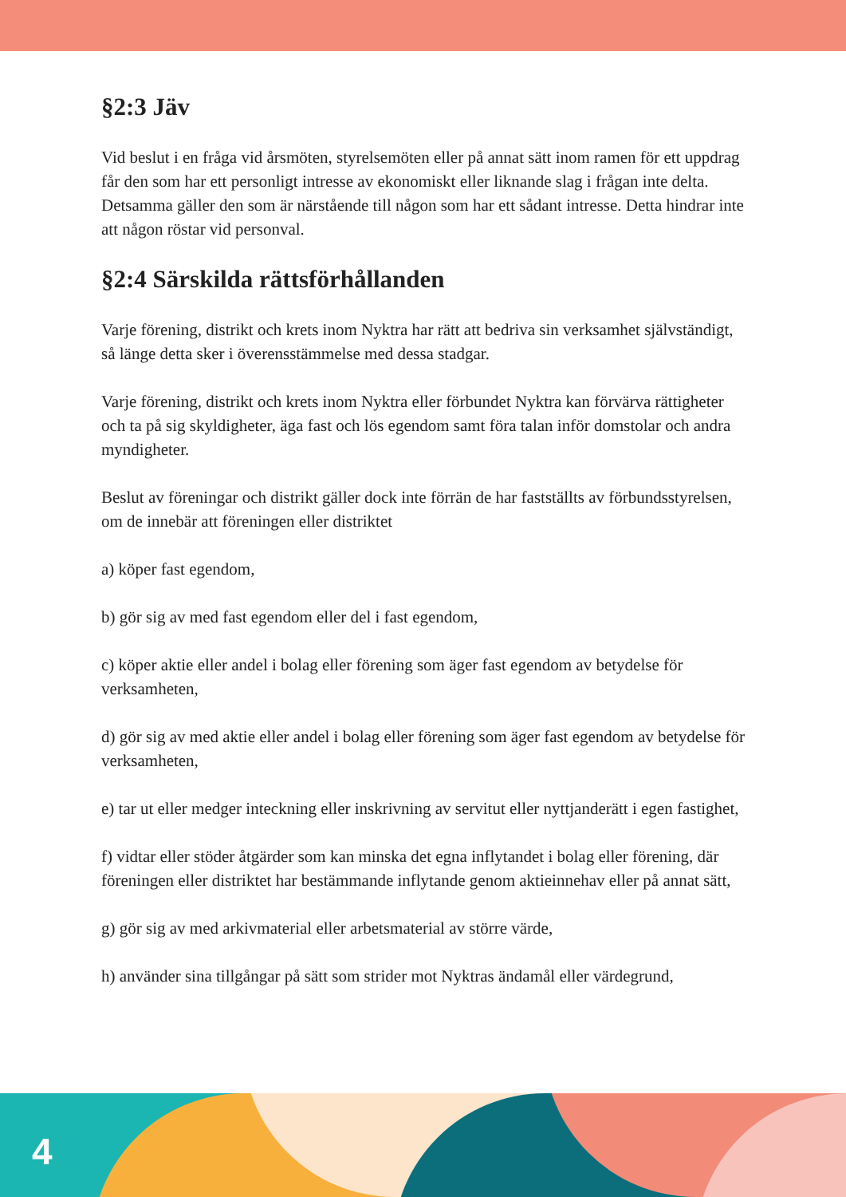§2:3 Jäv
Vid beslut i en fråga vid årsmöten, styrelsemöten eller på annat sätt inom ramen för ett uppdrag får den som har ett personligt intresse av ekonomiskt eller liknande slag i frågan inte delta. Detsamma gäller den som är närstående till någon som har ett sådant intresse. Detta hindrar inte att någon röstar vid personval.
§2:4 Särskilda rättsförhållanden
Varje förening, distrikt och krets inom Nyktra har rätt att bedriva sin verksamhet självständigt, så länge detta sker i överensstämmelse med dessa stadgar.
Varje förening, distrikt och krets inom Nyktra eller förbundet Nyktra kan förvärva rättigheter och ta på sig skyldigheter, äga fast och lös egendom samt föra talan inför domstolar och andra myndigheter.
Beslut av föreningar och distrikt gäller dock inte förrän de har fastställts av förbundsstyrelsen, om de innebär att föreningen eller distriktet
a) köper fast egendom,
b) gör sig av med fast egendom eller del i fast egendom,
c) köper aktie eller andel i bolag eller förening som äger fast egendom av betydelse för verksamheten,
d) gör sig av med aktie eller andel i bolag eller förening som äger fast egendom av betydelse för verksamheten,
e) tar ut eller medger inteckning eller inskrivning av servitut eller nyttjanderätt i egen fastighet,
f) vidtar eller stöder åtgärder som kan minska det egna inflytandet i bolag eller förening, där föreningen eller distriktet har bestämmande inflytande genom aktieinnehav eller på annat sätt,
g) gör sig av med arkivmaterial eller arbetsmaterial av större värde,
h) använder sina tillgångar på sätt som strider mot Nyktras ändamål eller värdegrund,
4